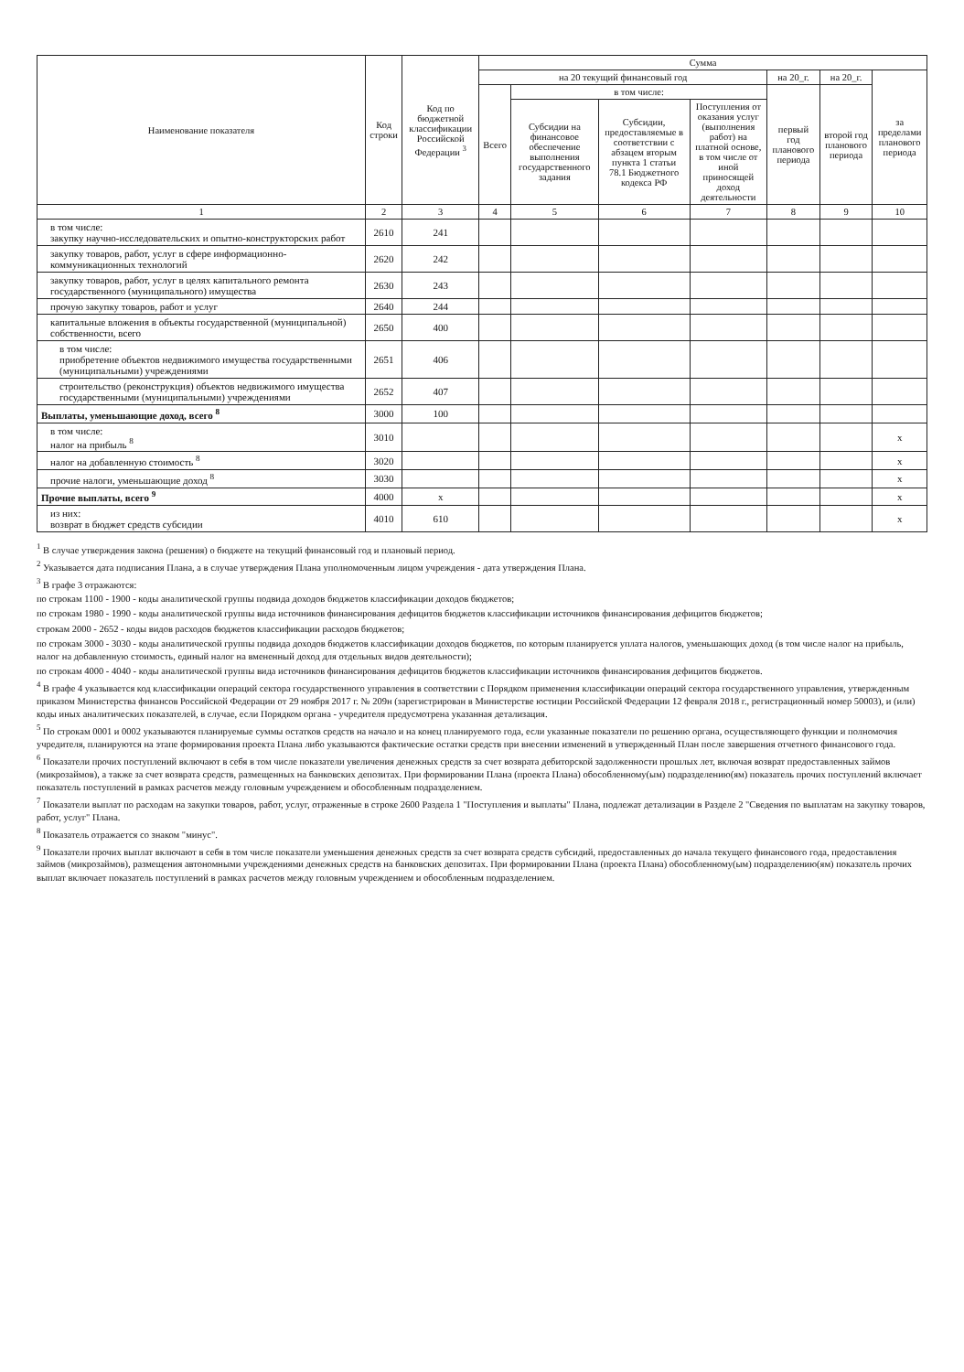| Наименование показателя | Код строки | Код по бюджетной классификации Российской Федерации <sup>3</sup> | Сумма | | | | | | |
| --- | --- | --- | --- | --- | --- | --- | --- | --- | --- |
| | | | на 20 текущий финансовый год | | | | на 20_г. | на 20_г. | за пределами планового периода |
| | | | Всего | в том числе: | | | первый год планового периода | второй год планового периода | |
| | | | | Субсидии на финансовое обеспечение выполнения государственного задания | Субсидии, предоставляемые в соответствии с абзацем вторым пункта 1 статьи 78.1 Бюджетного кодекса РФ | Поступления от оказания услуг (выполнения работ) на платной основе, в том числе от иной приносящей доход деятельности | | | |
| 1 | 2 | 3 | 4 | 5 | 6 | 7 | 8 | 9 | 10 |
| в том числе: закупку научно-исследовательских и опытно-конструкторских работ | 2610 | 241 | | | | | | | |
| закупку товаров, работ, услуг в сфере информационно-коммуникационных технологий | 2620 | 242 | | | | | | | |
| закупку товаров, работ, услуг в целях капитального ремонта государственного (муниципального) имущества | 2630 | 243 | | | | | | | |
| прочую закупку товаров, работ и услуг | 2640 | 244 | | | | | | | |
| капитальные вложения в объекты государственной (муниципальной) собственности, всего | 2650 | 400 | | | | | | | |
| в том числе: приобретение объектов недвижимого имущества государственными (муниципальными) учреждениями | 2651 | 406 | | | | | | | |
| строительство (реконструкция) объектов недвижимого имущества государственными (муниципальными) учреждениями | 2652 | 407 | | | | | | | |
| Выплаты, уменьшающие доход, всего <sup>8</sup> | 3000 | 100 | | | | | | | |
| в том числе: налог на прибыль <sup>8</sup> | 3010 | | | | | | | | x |
| налог на добавленную стоимость <sup>8</sup> | 3020 | | | | | | | | x |
| прочие налоги, уменьшающие доход <sup>8</sup> | 3030 | | | | | | | | x |
| Прочие выплаты, всего <sup>9</sup> | 4000 | x | | | | | | | x |
| из них: возврат в бюджет средств субсидии | 4010 | 610 | | | | | | | x |
<sup>1</sup> В случае утверждения закона (решения) о бюджете на текущий финансовый год и плановый период.
<sup>2</sup> Указывается дата подписания Плана, а в случае утверждения Плана уполномоченным лицом учреждения - дата утверждения Плана.
<sup>3</sup> В графе 3 отражаются:
по строкам 1100 - 1900 - коды аналитической группы подвида доходов бюджетов классификации доходов бюджетов;
по строкам 1980 - 1990 - коды аналитической группы вида источников финансирования дефицитов бюджетов классификации источников финансирования дефицитов бюджетов;
строкам 2000 - 2652 - коды видов расходов бюджетов классификации расходов бюджетов;
по строкам 3000 - 3030 - коды аналитической группы подвида доходов бюджетов классификации доходов бюджетов, по которым планируется уплата налогов, уменьшающих доход (в том числе налог на прибыль, налог на добавленную стоимость, единый налог на вмененный доход для отдельных видов деятельности);
по строкам 4000 - 4040 - коды аналитической группы вида источников финансирования дефицитов бюджетов классификации источников финансирования дефицитов бюджетов.
<sup>4</sup> В графе 4 указывается код классификации операций сектора государственного управления в соответствии с Порядком применения классификации операций сектора государственного управления, утвержденным приказом Министерства финансов Российской Федерации от 29 ноября 2017 г. № 209н (зарегистрирован в Министерстве юстиции Российской Федерации 12 февраля 2018 г., регистрационный номер 50003), и (или) коды иных аналитических показателей, в случае, если Порядком органа - учредителя предусмотрена указанная детализация.
<sup>5</sup> По строкам 0001 и 0002 указываются планируемые суммы остатков средств на начало и на конец планируемого года, если указанные показатели по решению органа, осуществляющего функции и полномочия учредителя, планируются на этапе формирования проекта Плана либо указываются фактические остатки средств при внесении изменений в утвержденный План после завершения отчетного финансового года.
<sup>6</sup> Показатели прочих поступлений включают в себя в том числе показатели увеличения денежных средств за счет возврата дебиторской задолженности прошлых лет, включая возврат предоставленных займов (микрозаймов), а также за счет возврата средств, размещенных на банковских депозитах. При формировании Плана (проекта Плана) обособленному(ым) подразделению(ям) показатель прочих поступлений включает показатель поступлений в рамках расчетов между головным учреждением и обособленным подразделением.
<sup>7</sup> Показатели выплат по расходам на закупки товаров, работ, услуг, отраженные в строке 2600 Раздела 1 "Поступления и выплаты" Плана, подлежат детализации в Разделе 2 "Сведения по выплатам на закупку товаров, работ, услуг" Плана.
<sup>8</sup> Показатель отражается со знаком "минус".
<sup>9</sup> Показатели прочих выплат включают в себя в том числе показатели уменьшения денежных средств за счет возврата средств субсидий, предоставленных до начала текущего финансового года, предоставления займов (микрозаймов), размещения автономными учреждениями денежных средств на банковских депозитах. При формировании Плана (проекта Плана) обособленному(ым) подразделению(ям) показатель прочих выплат включает показатель поступлений в рамках расчетов между головным учреждением и обособленным подразделением.